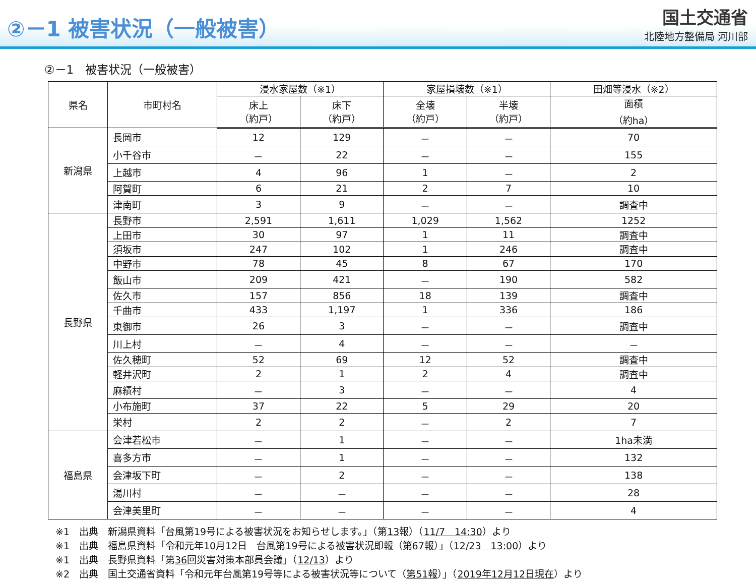②－1 被害状況（一般被害）
国土交通省
北陸地方整備局 河川部
②－1　被害状況（一般被害）
| 県名 | 市町村名 | 浸水家屋数（※1） | | 家屋損壊数（※1） | | 田畑等浸水（※2） |
| --- | --- | --- | --- | --- | --- | --- |
| | | 床上 （約戸） | 床下 （約戸） | 全壊 （約戸） | 半壊 （約戸） | 面積 （約ha） |
| 新潟県 | 長岡市 | 12 | 129 | － | － | 70 |
| | 小千谷市 | － | 22 | － | － | 155 |
| | 上越市 | 4 | 96 | 1 | － | 2 |
| | 阿賀町 | 6 | 21 | 2 | 7 | 10 |
| | 津南町 | 3 | 9 | － | － | 調査中 |
| 長野県 | 長野市 | 2,591 | 1,611 | 1,029 | 1,562 | 1252 |
| | 上田市 | 30 | 97 | 1 | 11 | 調査中 |
| | 須坂市 | 247 | 102 | 1 | 246 | 調査中 |
| | 中野市 | 78 | 45 | 8 | 67 | 170 |
| | 飯山市 | 209 | 421 | － | 190 | 582 |
| | 佐久市 | 157 | 856 | 18 | 139 | 調査中 |
| | 千曲市 | 433 | 1,197 | 1 | 336 | 186 |
| | 東御市 | 26 | 3 | － | － | 調査中 |
| | 川上村 | － | 4 | － | － | － |
| | 佐久穂町 | 52 | 69 | 12 | 52 | 調査中 |
| | 軽井沢町 | 2 | 1 | 2 | 4 | 調査中 |
| | 麻績村 | － | 3 | － | － | 4 |
| | 小布施町 | 37 | 22 | 5 | 29 | 20 |
| | 栄村 | 2 | 2 | － | 2 | 7 |
| 福島県 | 会津若松市 | － | 1 | － | － | 1ha未満 |
| | 喜多方市 | － | 1 | － | － | 132 |
| | 会津坂下町 | － | 2 | － | － | 138 |
| | 湯川村 | － | － | － | － | 28 |
| | 会津美里町 | － | － | － | － | 4 |
※1　出典　新潟県資料「台風第19号による被害状況をお知らせします。」（第13報）（11/7　14:30）より
※1　出典　福島県資料「令和元年10月12日　台風第19号による被害状況即報（第67報）」（12/23　13:00）より
※1　出典　長野県資料「第36回災害対策本部員会議」（12/13）より
※2　出典　国土交通省資料「令和元年台風第19号等による被害状況等について（第51報）」（2019年12月12日現在）より